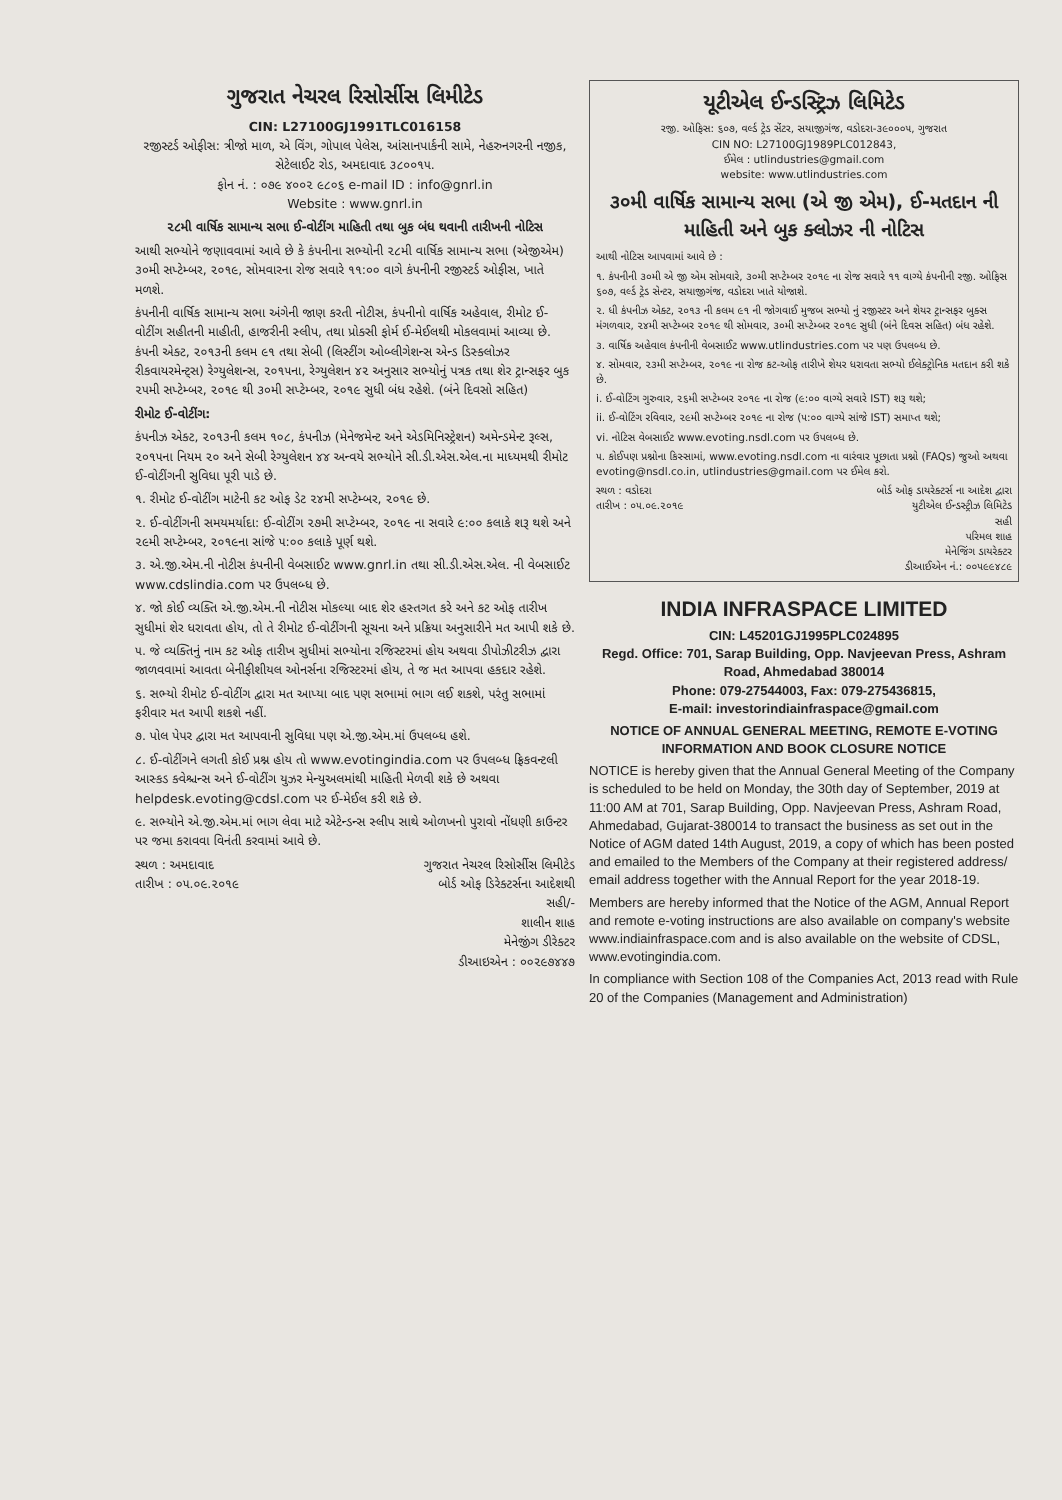ગુજરાત નેચરલ રિસોર્સીસ લિમીટેડ
CIN: L27100GJ1991TLC016158
રજીસ્ટર્ડ ઓફીસ: ત્રીજો માળ, એ વિંગ, ગોપાલ પેલેસ, આંસાનપાર્કની સામે, નેહરુનગરની નજીક, સેટેલાઈટ રોડ, અમદાવાદ ૩૮૦૦૧૫.
ફોન નં. : ૦૭૯ ૪૦૦૨ ૯૮૦૬ e-mail ID : info@gnrl.in
Website : www.gnrl.in
૨૮મી વાર્ષિક સામાન્ય સભા ઈ-વોટીંગ માહિતી તથા બુક બંધ થવાની તારીખની નોટિસ
આથી સભ્યોને જણાવવામાં આવે છે કે કંપનીના સભ્યોની ૨૮મી વાર્ષિક સામાન્ય સભા (એજીએમ) ૩૦મી સપ્ટેમ્બર, ૨૦૧૯, સોમવારના રોજ સવારે ૧૧:૦૦ વાગે કંપનીની રજીસ્ટર્ડ ઓફીસ, ખાતે મળશે.
કંપનીની વાર્ષિક સામાન્ય સભા અંગેની જાણ કરતી નોટીસ, કંપનીનો વાર્ષિક અહેવાલ, રીમોટ ઈ-વોટીંગ સહીતની માહીતી, હાજરીની સ્લીપ, તથા પ્રોક્સી ફોર્મ ઈ-મેઈલથી મોકલવામાં આવ્યા છે. કંપની એક્ટ, ૨૦૧૩ની કલમ ૯૧ તથા સેબી (લિસ્ટીંગ ઓબ્લીગેશન્સ એન્ડ ડિસ્ક્લોઝર રીકવાયરમેન્ટ્સ) રેગ્યુલેશન્સ, ૨૦૧૫ના, રેગ્યુલેશન ૪૨ અનુસાર સભ્યોનું પત્રક તથા શેર ટ્રાન્સફર બુક ૨૫મી સપ્ટેમ્બર, ૨૦૧૯ થી ૩૦મી સપ્ટેમ્બર, ૨૦૧૯ સુધી બંધ રહેશે. (બંને દિવસો સહિત)
રીમોટ ઈ-વોટીંગ:
કંપનીઝ એક્ટ, ૨૦૧૩ની કલમ ૧૦૮, કંપનીઝ (મેનેજમેન્ટ અને એડમિનિસ્ટ્રેશન) અમેન્ડમેન્ટ રૂલ્સ, ૨૦૧૫ના નિયમ ૨૦ અને સેબી રેગ્યુલેશન ૪૪ અન્વયે સભ્યોને સી.ડી.એસ.એલ.ના માધ્યમથી રીમોટ ઈ-વોટીંગની સુવિધા પૂરી પાડે છે.
૧. રીમોટ ઈ-વોટીંગ માટેની કટ ઓફ ડેટ ૨૪મી સપ્ટેમ્બર, ૨૦૧૯ છે.
૨. ઈ-વોટીંગની સમયમર્યાદા: ઈ-વોટીંગ ૨૭મી સપ્ટેમ્બર, ૨૦૧૯ ના સવારે ૯:૦૦ કલાકે શરૂ થશે અને ૨૯મી સપ્ટેમ્બર, ૨૦૧૯ના સાંજે ૫:૦૦ કલાકે પૂર્ણ થશે.
૩. એ.જી.એમ.ની નોટીસ કંપનીની વેબસાઈટ www.gnrl.in તથા સી.ડી.એસ.એલ. ની વેબસાઈટ www.cdslindia.com પર ઉપલબ્ધ છે.
૪. જો કોઈ વ્યક્તિ એ.જી.એમ.ની નોટીસ મોકલ્યા બાદ શેર હસ્તગત કરે અને કટ ઓફ તારીખ સુધીમાં શેર ધરાવતા હોય, તો તે રીમોટ ઈ-વોટીંગની સૂચના અને પ્રક્રિયા અનુસારીને મત આપી શકે છે.
૫. જે વ્યક્તિનું નામ કટ ઓફ તારીખ સુધીમાં સભ્યોના રજિસ્ટરમાં હોય અથવા ડીપોઝીટરીઝ દ્વારા જાળવવામાં આવતા બેનીફીશીયલ ઓનર્સના રજિસ્ટરમાં હોય, તે જ મત આપવા હકદાર રહેશે.
૬. સભ્યો રીમોટ ઈ-વોટીંગ દ્વારા મત આપ્યા બાદ પણ સભામાં ભાગ લઈ શકશે, પરંતુ સભામાં ફરીવાર મત આપી શકશે નહીં.
૭. પોલ પેપર દ્વારા મત આપવાની સુવિધા પણ એ.જી.એમ.માં ઉપલબ્ધ હશે.
૮. ઈ-વોટીંગને લગતી કોઈ પ્રશ્ન હોય તો www.evotingindia.com પર ઉપલબ્ધ ફ્રિકવન્ટલી આસ્કડ ક્વેશ્ચન્સ અને ઈ-વોટીંગ યુઝર મેન્યુઅલમાંથી માહિતી મેળવી શકે છે અથવા helpdesk.evoting@cdsl.com પર ઈ-મેઈલ કરી શકે છે.
૯. સભ્યોને એ.જી.એમ.માં ભાગ લેવા માટે એટેન્ડન્સ સ્લીપ સાથે ઓળખનો પુરાવો નોંધણી કાઉન્ટર પર જમા કરાવવા વિનંતી કરવામાં આવે છે.
સ્થળ : અમદાવાદ
તારીખ : ૦૫.૦૯.૨૦૧૯
ગુજરાત નેચરલ રિસોર્સીસ લિમીટેડ
બોર્ડ ઓફ ડિરેક્ટર્સના આદેશથી
સહી/-
શાલીન શાહ
મેનેજીંગ ડીરેક્ટર
ડીઆઇએન : ૦૦૨૯૭૪૪૭
યૂટીએલ ઈન્ડસ્ટ્રિઝ લિમિટેડ
રજી. ઓફિસ: ૬૦૭, વર્લ્ડ ટ્રેડ સેંટર, સયાજીગંજ, વડોદરા-૩૯૦૦૦૫, ગુજરાત
CIN NO: L27100GJ1989PLC012843,
ઈમેલ : utlindustries@gmail.com
website: www.utlindustries.com
૩૦મી વાર્ષિક સામાન્ય સભા (એ જી એમ), ઈ-મતદાન ની માહિતી અને બુક ક્લોઝર ની નોટિસ
આથી નોટિસ આપવામાં આવે છે :
૧. કંપનીની ૩૦મી એ જી એમ સોમવારે, ૩૦મી સપ્ટેમ્બર ૨૦૧૯ ના રોજ સવારે ૧૧ વાગ્યે કંપનીની રજી. ઓફિસ ૬૦૭, વર્લ્ડ ટ્રેડ સેન્ટર, સયાજીગંજ, વડોદરા ખાતે યોજાશે.
૨. ધી કંપનીઝ એક્ટ, ૨૦૧૩ ની કલમ ૯૧ ની જોગવાઈ મુજબ સભ્યો નું રજીસ્ટર અને શેયર ટ્રાન્સફર બુક્સ મંગળવાર, ૨૪મી સપ્ટેમ્બર ૨૦૧૯ થી સોમવાર, ૩૦મી સપ્ટેમ્બર ૨૦૧૯ સુધી (બંને દિવસ સહિત) બંધ રહેશે.
૩. વાર્ષિક અહેવાલ કંપનીની વેબસાઈટ www.utlindustries.com પર પણ ઉપલબ્ધ છે.
૪. સોમવાર, ૨૩મી સપ્ટેમ્બર, ૨૦૧૯ ના રોજ કટ-ઓફ તારીખે શેયર ધરાવતા સભ્યો ઈલેક્ટ્રોનિક મતદાન કરી શકે છે.
i. ઈ-વોટિંગ ગુરુવાર, ૨૬મી સપ્ટેમ્બર ૨૦૧૯ ના રોજ (૯:૦૦ વાગ્યે સવારે IST) શરૂ થશે;
ii. ઈ-વોટિંગ રવિવાર, ૨૯મી સપ્ટેમ્બર ૨૦૧૯ ના રોજ (૫:૦૦ વાગ્યે સાંજે IST) સમાપ્ત થશે;
vi. નોટિસ વેબસાઈટ www.evoting.nsdl.com પર ઉપલબ્ધ છે.
૫. કોઈપણ પ્રશ્નોના કિસ્સામાં, www.evoting.nsdl.com ના વારંવાર પૂછાતા પ્રશ્નો (FAQs) જુઓ અથવા evoting@nsdl.co.in, utlindustries@gmail.com પર ઈમેલ કરો.
સ્થળ : વડોદરા
તારીખ : ૦૫.૦૯.૨૦૧૯
બોર્ડ ઓફ ડાયરેક્ટર્સ ના આદેશ દ્વારા
યુટીએલ ઈન્ડસ્ટ્રીઝ લિમિટેડ
સહી
પરિમલ શાહ
મેનેજિંગ ડાયરેક્ટર
ડીઆઈએન નં.: ૦૦૫૯૯૪૮૯
INDIA INFRASPACE LIMITED
CIN: L45201GJ1995PLC024895
Regd. Office: 701, Sarap Building, Opp. Navjeevan Press, Ashram Road, Ahmedabad 380014
Phone: 079-27544003, Fax: 079-275436815,
E-mail: investorindiainfraspace@gmail.com
NOTICE OF ANNUAL GENERAL MEETING, REMOTE E-VOTING INFORMATION AND BOOK CLOSURE NOTICE
NOTICE is hereby given that the Annual General Meeting of the Company is scheduled to be held on Monday, the 30th day of September, 2019 at 11:00 AM at 701, Sarap Building, Opp. Navjeevan Press, Ashram Road, Ahmedabad, Gujarat-380014 to transact the business as set out in the Notice of AGM dated 14th August, 2019, a copy of which has been posted and emailed to the Members of the Company at their registered address/ email address together with the Annual Report for the year 2018-19.
Members are hereby informed that the Notice of the AGM, Annual Report and remote e-voting instructions are also available on company's website www.indiainfraspace.com and is also available on the website of CDSL, www.evotingindia.com.
In compliance with Section 108 of the Companies Act, 2013 read with Rule 20 of the Companies (Management and Administration)